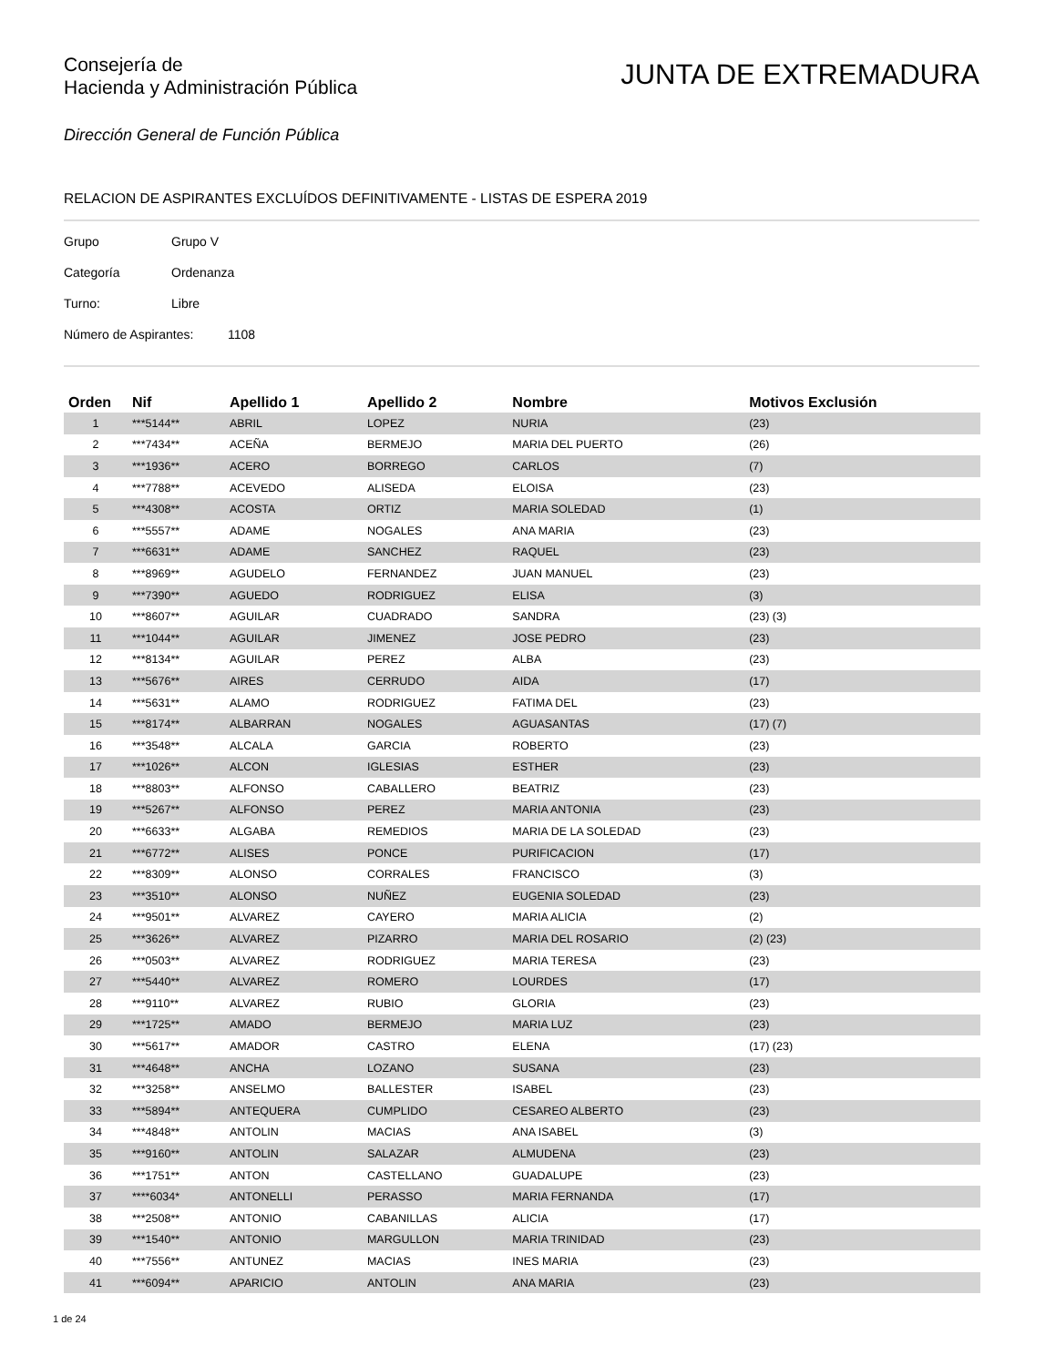Consejería de
Hacienda y Administración Pública
JUNTA DE EXTREMADURA
Dirección General de Función Pública
RELACION DE ASPIRANTES EXCLUÍDOS DEFINITIVAMENTE - LISTAS DE ESPERA 2019
Grupo Grupo V
Categoría Ordenanza
Turno: Libre
Número de Aspirantes: 1108
| Orden | Nif | Apellido 1 | Apellido 2 | Nombre | Motivos Exclusión |
| --- | --- | --- | --- | --- | --- |
| 1 | ***5144** | ABRIL | LOPEZ | NURIA | (23) |
| 2 | ***7434** | ACEÑA | BERMEJO | MARIA DEL PUERTO | (26) |
| 3 | ***1936** | ACERO | BORREGO | CARLOS | (7) |
| 4 | ***7788** | ACEVEDO | ALISEDA | ELOISA | (23) |
| 5 | ***4308** | ACOSTA | ORTIZ | MARIA SOLEDAD | (1) |
| 6 | ***5557** | ADAME | NOGALES | ANA MARIA | (23) |
| 7 | ***6631** | ADAME | SANCHEZ | RAQUEL | (23) |
| 8 | ***8969** | AGUDELO | FERNANDEZ | JUAN MANUEL | (23) |
| 9 | ***7390** | AGUEDO | RODRIGUEZ | ELISA | (3) |
| 10 | ***8607** | AGUILAR | CUADRADO | SANDRA | (23) (3) |
| 11 | ***1044** | AGUILAR | JIMENEZ | JOSE PEDRO | (23) |
| 12 | ***8134** | AGUILAR | PEREZ | ALBA | (23) |
| 13 | ***5676** | AIRES | CERRUDO | AIDA | (17) |
| 14 | ***5631** | ALAMO | RODRIGUEZ | FATIMA DEL | (23) |
| 15 | ***8174** | ALBARRAN | NOGALES | AGUASANTAS | (17) (7) |
| 16 | ***3548** | ALCALA | GARCIA | ROBERTO | (23) |
| 17 | ***1026** | ALCON | IGLESIAS | ESTHER | (23) |
| 18 | ***8803** | ALFONSO | CABALLERO | BEATRIZ | (23) |
| 19 | ***5267** | ALFONSO | PEREZ | MARIA ANTONIA | (23) |
| 20 | ***6633** | ALGABA | REMEDIOS | MARIA DE LA SOLEDAD | (23) |
| 21 | ***6772** | ALISES | PONCE | PURIFICACION | (17) |
| 22 | ***8309** | ALONSO | CORRALES | FRANCISCO | (3) |
| 23 | ***3510** | ALONSO | NUÑEZ | EUGENIA SOLEDAD | (23) |
| 24 | ***9501** | ALVAREZ | CAYERO | MARIA ALICIA | (2) |
| 25 | ***3626** | ALVAREZ | PIZARRO | MARIA DEL ROSARIO | (2) (23) |
| 26 | ***0503** | ALVAREZ | RODRIGUEZ | MARIA TERESA | (23) |
| 27 | ***5440** | ALVAREZ | ROMERO | LOURDES | (17) |
| 28 | ***9110** | ALVAREZ | RUBIO | GLORIA | (23) |
| 29 | ***1725** | AMADO | BERMEJO | MARIA LUZ | (23) |
| 30 | ***5617** | AMADOR | CASTRO | ELENA | (17) (23) |
| 31 | ***4648** | ANCHA | LOZANO | SUSANA | (23) |
| 32 | ***3258** | ANSELMO | BALLESTER | ISABEL | (23) |
| 33 | ***5894** | ANTEQUERA | CUMPLIDO | CESAREO ALBERTO | (23) |
| 34 | ***4848** | ANTOLIN | MACIAS | ANA ISABEL | (3) |
| 35 | ***9160** | ANTOLIN | SALAZAR | ALMUDENA | (23) |
| 36 | ***1751** | ANTON | CASTELLANO | GUADALUPE | (23) |
| 37 | ****6034* | ANTONELLI | PERASSO | MARIA FERNANDA | (17) |
| 38 | ***2508** | ANTONIO | CABANILLAS | ALICIA | (17) |
| 39 | ***1540** | ANTONIO | MARGULLON | MARIA TRINIDAD | (23) |
| 40 | ***7556** | ANTUNEZ | MACIAS | INES MARIA | (23) |
| 41 | ***6094** | APARICIO | ANTOLIN | ANA MARIA | (23) |
1 de 24